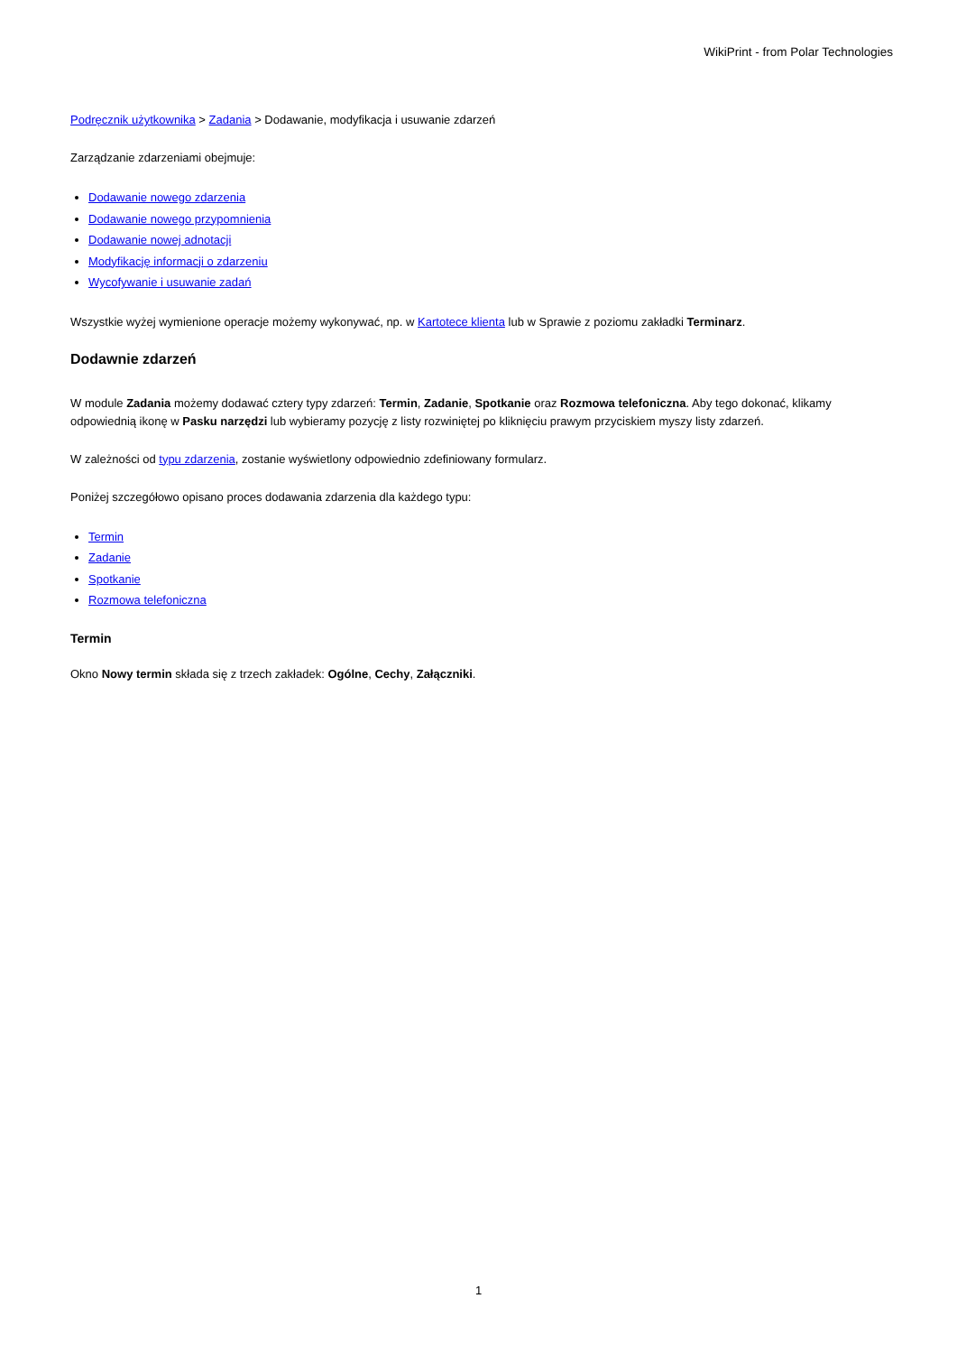WikiPrint - from Polar Technologies
Podręcznik użytkownika > Zadania > Dodawanie, modyfikacja i usuwanie zdarzeń
Zarządzanie zdarzeniami obejmuje:
Dodawanie nowego zdarzenia
Dodawanie nowego przypomnienia
Dodawanie nowej adnotacji
Modyfikację informacji o zdarzeniu
Wycofywanie i usuwanie zadań
Wszystkie wyżej wymienione operacje możemy wykonywać, np. w Kartotece klienta lub w Sprawie z poziomu zakładki Terminarz.
Dodawnie zdarzeń
W module Zadania możemy dodawać cztery typy zdarzeń: Termin, Zadanie, Spotkanie oraz Rozmowa telefoniczna. Aby tego dokonać, klikamy odpowiednią ikonę w Pasku narzędzi lub wybieramy pozycję z listy rozwiniętej po kliknięciu prawym przyciskiem myszy listy zdarzeń.
W zależności od typu zdarzenia, zostanie wyświetlony odpowiednio zdefiniowany formularz.
Poniżej szczegółowo opisano proces dodawania zdarzenia dla każdego typu:
Termin
Zadanie
Spotkanie
Rozmowa telefoniczna
Termin
Okno Nowy termin składa się z trzech zakładek: Ogólne, Cechy, Załączniki.
1